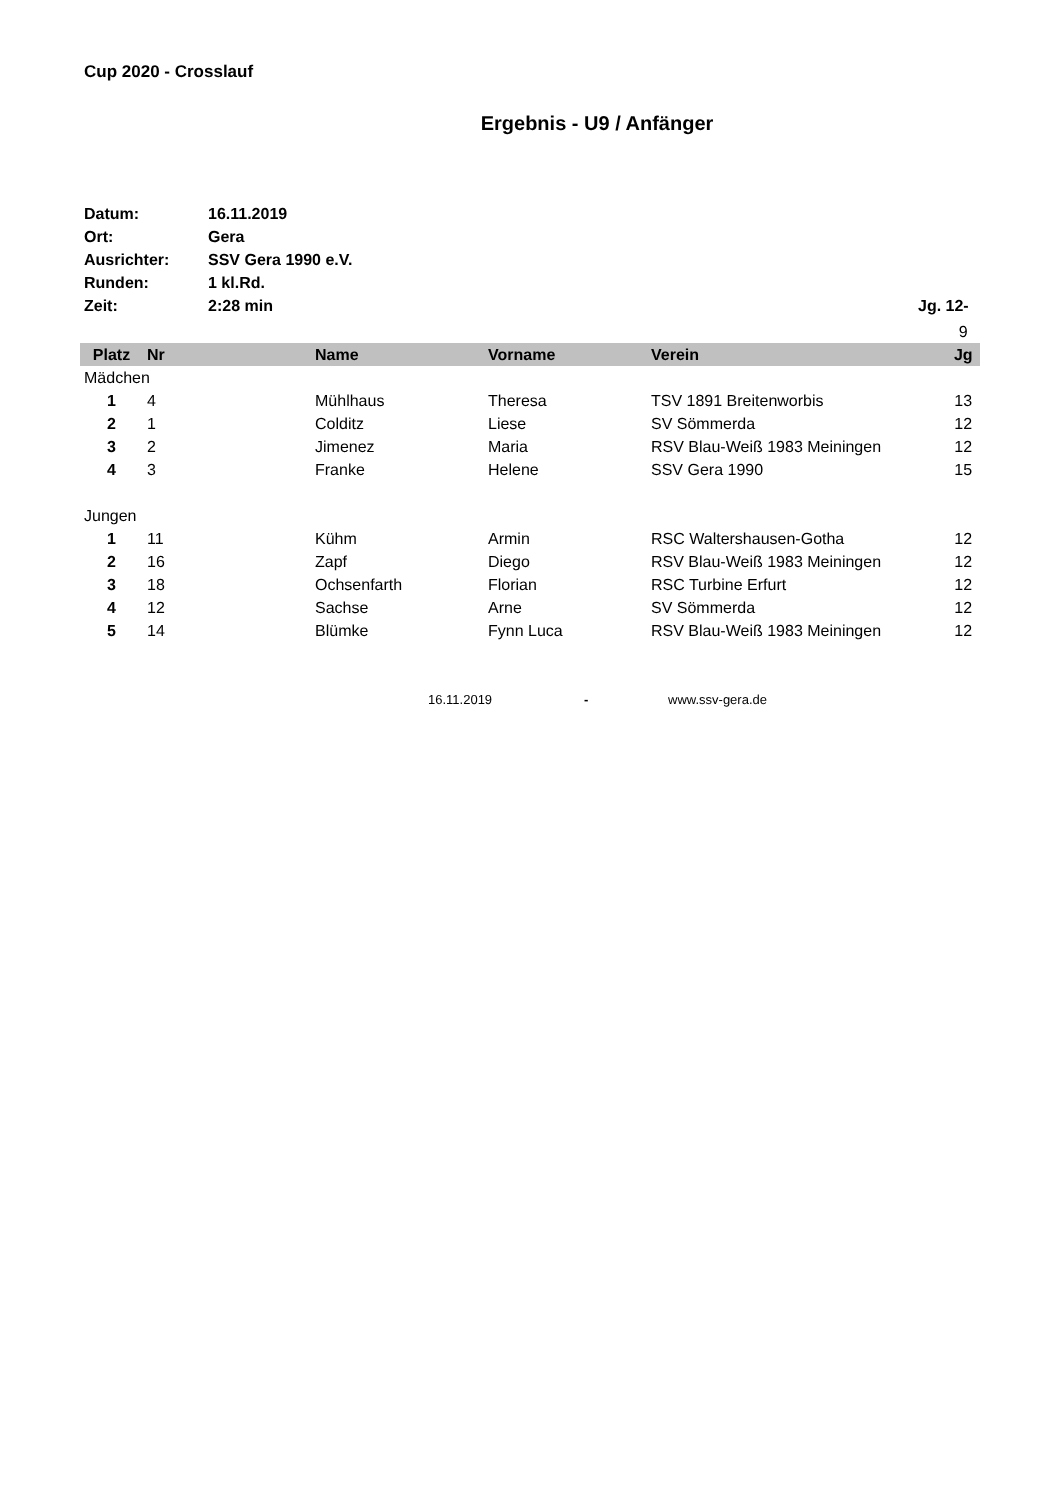Cup 2020 - Crosslauf
Ergebnis - U9 / Anfänger
Datum: 16.11.2019
Ort: Gera
Ausrichter: SSV Gera 1990 e.V.
Runden: 1 kl.Rd.
Zeit: 2:28 min Jg. 12-
| | | | | | 9 |
| Platz | Nr | Name | Vorname | Verein | Jg |
| Mädchen | | | | | |
| 1 | 4 | Mühlhaus | Theresa | TSV 1891 Breitenworbis | 13 |
| 2 | 1 | Colditz | Liese | SV Sömmerda | 12 |
| 3 | 2 | Jimenez | Maria | RSV Blau-Weiß 1983 Meiningen | 12 |
| 4 | 3 | Franke | Helene | SSV Gera 1990 | 15 |
| Jungen | | | | | |
| 1 | 11 | Kühm | Armin | RSC Waltershausen-Gotha | 12 |
| 2 | 16 | Zapf | Diego | RSV Blau-Weiß 1983 Meiningen | 12 |
| 3 | 18 | Ochsenfarth | Florian | RSC Turbine Erfurt | 12 |
| 4 | 12 | Sachse | Arne | SV Sömmerda | 12 |
| 5 | 14 | Blümke | Fynn Luca | RSV Blau-Weiß 1983 Meiningen | 12 |
16.11.2019 - www.ssv-gera.de